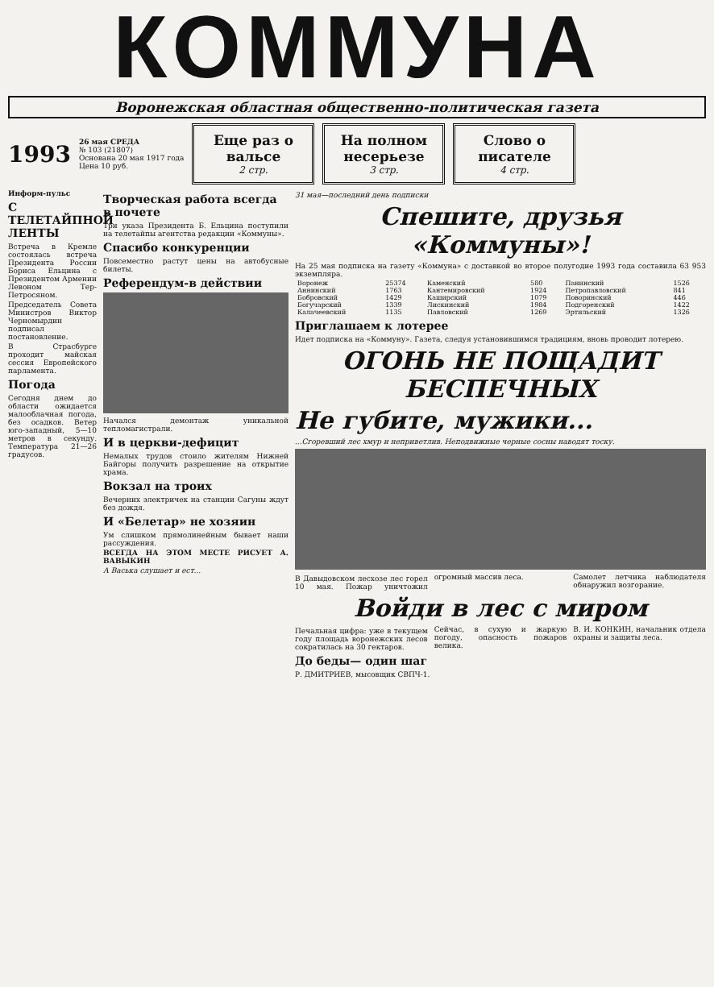КОММУНА
Воронежская областная общественно-политическая газета
1993
26 мая СРЕДА
№ 103 (21807)
Основана 20 мая 1917 года
Цена 10 руб.
Еще раз о вальсе
2 стр.
На полном несерьезе
3 стр.
Слово о писателе
4 стр.
Информ-пульс
С ТЕЛЕТАЙПНОЙ ЛЕНТЫ
Встреча в Кремле состоялась встреча Президента России Бориса Ельцина с Президентом Армении Левоном Тер-Петросяном.
Председатель Совета Министров Виктор Черномырдин подписал постановление.
В Страсбурге проходит майская сессия Европейского парламента.
Погода
Сегодня днем до области ожидается малооблачная погода, без осадков. Ветер юго-западный, 5—10 метров в секунду. Температура 21—26 градусов.
Творческая работа всегда в почете
Три указа Президента Б. Ельцина поступили на телетайпы агентства редакции «Коммуны».
Спасибо конкуренции
Повсеместно растут цены на автобусные билеты.
Референдум-в действии
Начался демонтаж уникальной тепломагистрали.
И в церкви-дефицит
Немалых трудов стоило жителям Нижней Байгоры получить разрешение на открытие храма.
Вокзал на троих
Вечерних электричек на станции Сагуны ждут без дождя.
И «Белетар» не хозяин
Ум слишком прямолинейным бывает наши рассуждения.
ВСЕГДА НА ЭТОМ МЕСТЕ РИСУЕТ А. ВАВЫКИН
А Васька слушает и ест...
31 мая—последний день подписки
Спешите, друзья «Коммуны»!
На 25 мая подписка на газету «Коммуна» с доставкой во второе полугодие 1993 года составила 63 953 экземпляра.
| Воронеж | 25374 | Каменский | 580 | Панинский | 1526 |
| Аннинский | 1763 | Кантемировский | 1924 | Петропавловский | 841 |
| Бобровский | 1429 | Каширский | 1079 | Поворинский | 446 |
| Богучарский | 1339 | Лискинский | 1984 | Подгоренский | 1422 |
| Калачеевский | 1135 | Павловский | 1269 | Эртильский | 1326 |
Приглашаем к лотерее
Идет подписка на «Коммуну». Газета, следуя установившимся традициям, вновь проводит лотерею.
ОГОНЬ НЕ ПОЩАДИТ БЕСПЕЧНЫХ
Не губите, мужики...
...Сгоревший лес хмур и неприветлив. Неподвижные черные сосны наводят тоску.
В Давыдовском лесхозе лес горел 10 мая. Пожар уничтожил огромный массив леса.
Самолет летчика наблюдателя обнаружил возгорание.
Войди в лес с миром
Печальная цифра: уже в текущем году площадь воронежских лесов сократилась на 30 гектаров.
Сейчас, в сухую и жаркую погоду, опасность пожаров велика.
В. И. КОНКИН, начальник отдела охраны и защиты леса.
До беды— один шаг
Р. ДМИТРИЕВ, мысовщик СВПЧ-1.